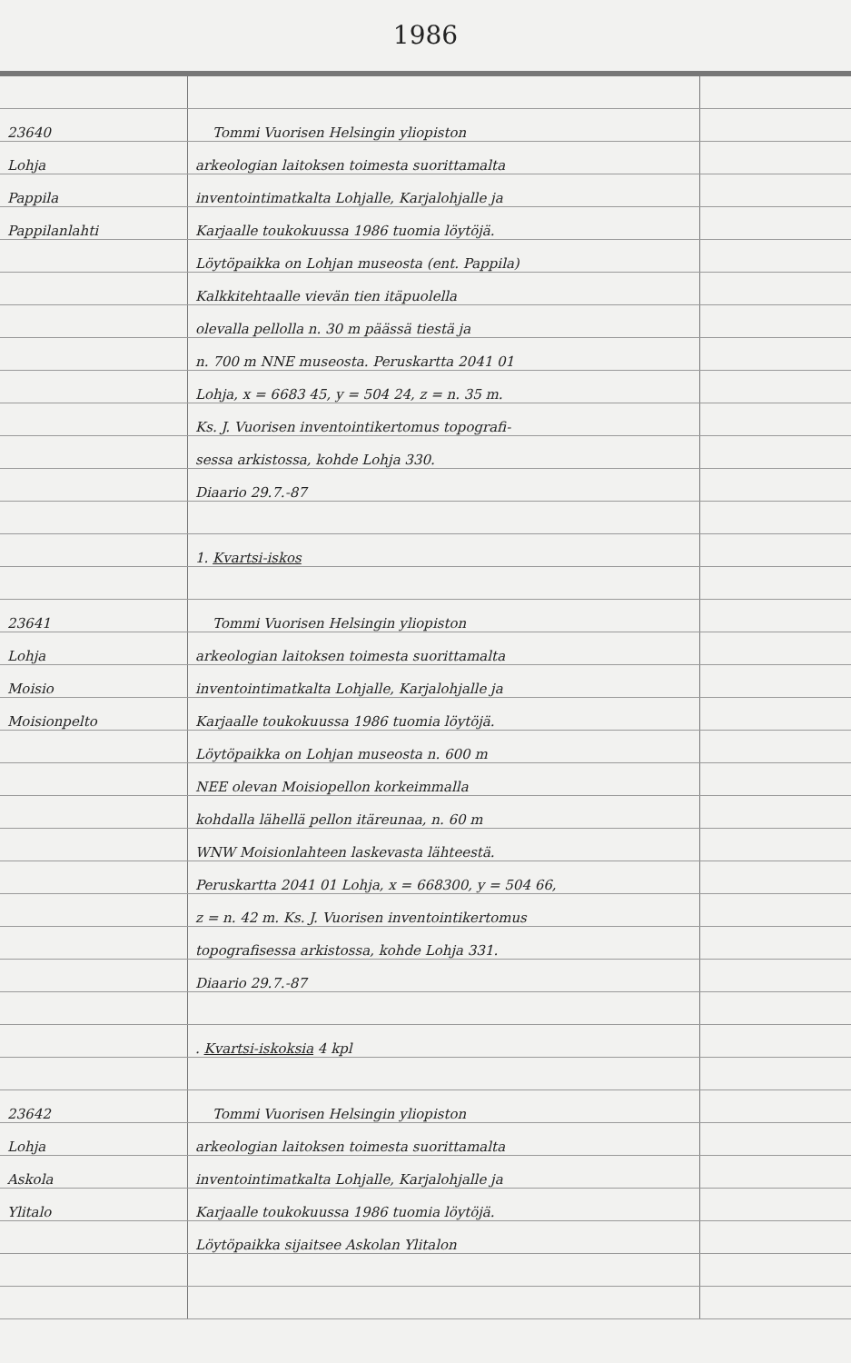1986
| 23640 | Tommi Vuorisen Helsingin yliopiston | |
| Lohja | arkeologian laitoksen toimesta suorittamalta | |
| Pappila | inventointimatkalta Lohjalle, Karjalohjalle ja | |
| Pappilanlahti | Karjaalle toukokuussa 1986 tuomia löytöjä. | |
| | Löytöpaikka on Lohjan museosta (ent. Pappila) | |
| | Kalkkitehtaalle vievän tien itäpuolella | |
| | olevalla pellolla n. 30 m päässä tiestä ja | |
| | n. 700 m NNE museosta. Peruskartta 2041 01 | |
| | Lohja, x = 6683 45, y = 504 24, z = n. 35 m. | |
| | Ks. J. Vuorisen inventointikertomus topografi- | |
| | sessa arkistossa, kohde Lohja 330. | |
| | Diaario 29.7.-87 | |
| | 1. Kvartsi-iskos | |
| 23641 | Tommi Vuorisen Helsingin yliopiston | |
| Lohja | arkeologian laitoksen toimesta suorittamalta | |
| Moisio | inventointimatkalta Lohjalle, Karjalohjalle ja | |
| Moisionpelto | Karjaalle toukokuussa 1986 tuomia löytöjä. | |
| | Löytöpaikka on Lohjan museosta n. 600 m | |
| | NEE olevan Moisiopellon korkeimmalla | |
| | kohdalla lähellä pellon itäreunaa, n. 60 m | |
| | WNW Moisionlahteen laskevasta lähteestä. | |
| | Peruskartta 2041 01 Lohja, x = 668300, y = 504 66, | |
| | z = n. 42 m. Ks. J. Vuorisen inventointikertomus | |
| | topografisessa arkistossa, kohde Lohja 331. | |
| | Diaario 29.7.-87 | |
| | . Kvartsi-iskoksia 4 kpl | |
| 23642 | Tommi Vuorisen Helsingin yliopiston | |
| Lohja | arkeologian laitoksen toimesta suorittamalta | |
| Askola | inventointimatkalta Lohjalle, Karjalohjalle ja | |
| Ylitalo | Karjaalle toukokuussa 1986 tuomia löytöjä. | |
| | Löytöpaikka sijaitsee Askolan Ylitalon | |